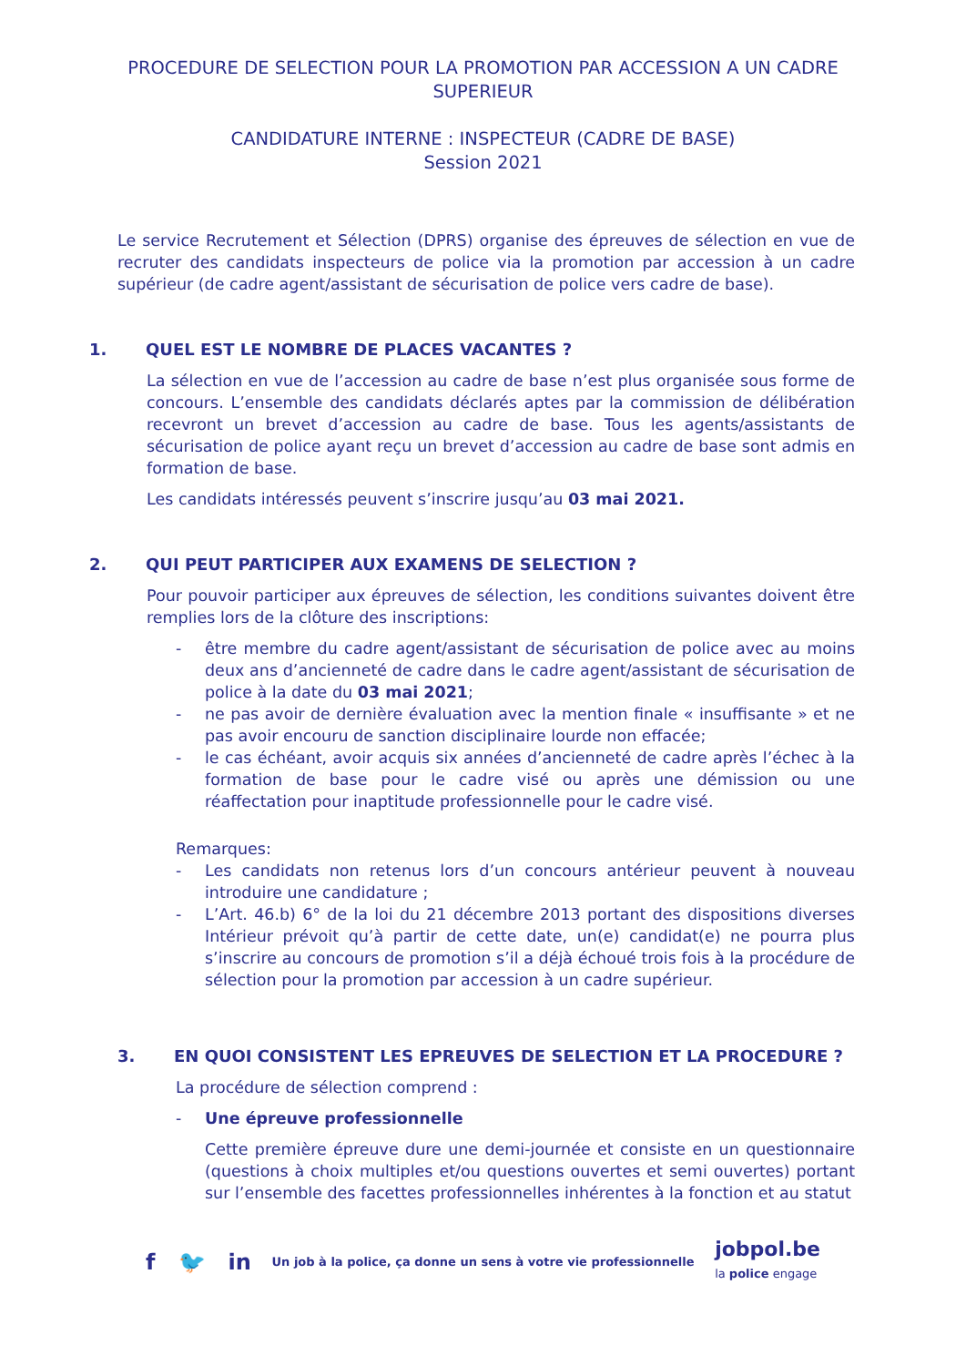PROCEDURE DE SELECTION POUR LA PROMOTION PAR ACCESSION A UN CADRE
SUPERIEUR
CANDIDATURE INTERNE : INSPECTEUR (CADRE DE BASE)
Session 2021
Le service Recrutement et Sélection (DPRS) organise des épreuves de sélection en vue de recruter des candidats inspecteurs de police via la promotion par accession à un cadre supérieur (de cadre agent/assistant de sécurisation de police vers cadre de base).
1. QUEL EST LE NOMBRE DE PLACES VACANTES ?
La sélection en vue de l’accession au cadre de base n’est plus organisée sous forme de concours. L’ensemble des candidats déclarés aptes par la commission de délibération recevront un brevet d’accession au cadre de base. Tous les agents/assistants de sécurisation de police ayant reçu un brevet d’accession au cadre de base sont admis en formation de base.
Les candidats intéressés peuvent s’inscrire jusqu’au 03 mai 2021.
2. QUI PEUT PARTICIPER AUX EXAMENS DE SELECTION ?
Pour pouvoir participer aux épreuves de sélection, les conditions suivantes doivent être remplies lors de la clôture des inscriptions:
- être membre du cadre agent/assistant de sécurisation de police avec au moins deux ans d’ancienneté de cadre dans le cadre agent/assistant de sécurisation de police à la date du 03 mai 2021;
- ne pas avoir de dernière évaluation avec la mention finale « insuffisante » et ne pas avoir encouru de sanction disciplinaire lourde non effacée;
- le cas échéant, avoir acquis six années d’ancienneté de cadre après l’échec à la formation de base pour le cadre visé ou après une démission ou une réaffectation pour inaptitude professionnelle pour le cadre visé.
Remarques:
- Les candidats non retenus lors d’un concours antérieur peuvent à nouveau introduire une candidature ;
- L’Art. 46.b) 6° de la loi du 21 décembre 2013 portant des dispositions diverses Intérieur prévoit qu’à partir de cette date, un(e) candidat(e) ne pourra plus s’inscrire au concours de promotion s’il a déjà échoué trois fois à la procédure de sélection pour la promotion par accession à un cadre supérieur.
3. EN QUOI CONSISTENT LES EPREUVES DE SELECTION ET LA PROCEDURE ?
La procédure de sélection comprend :
- Une épreuve professionnelle
Cette première épreuve dure une demi-journée et consiste en un questionnaire (questions à choix multiples et/ou questions ouvertes et semi ouvertes) portant sur l’ensemble des facettes professionnelles inhérentes à la fonction et au statut
f 🐦 in Un job à la police, ça donne un sens à votre vie professionnelle jobpol.be
la police engage